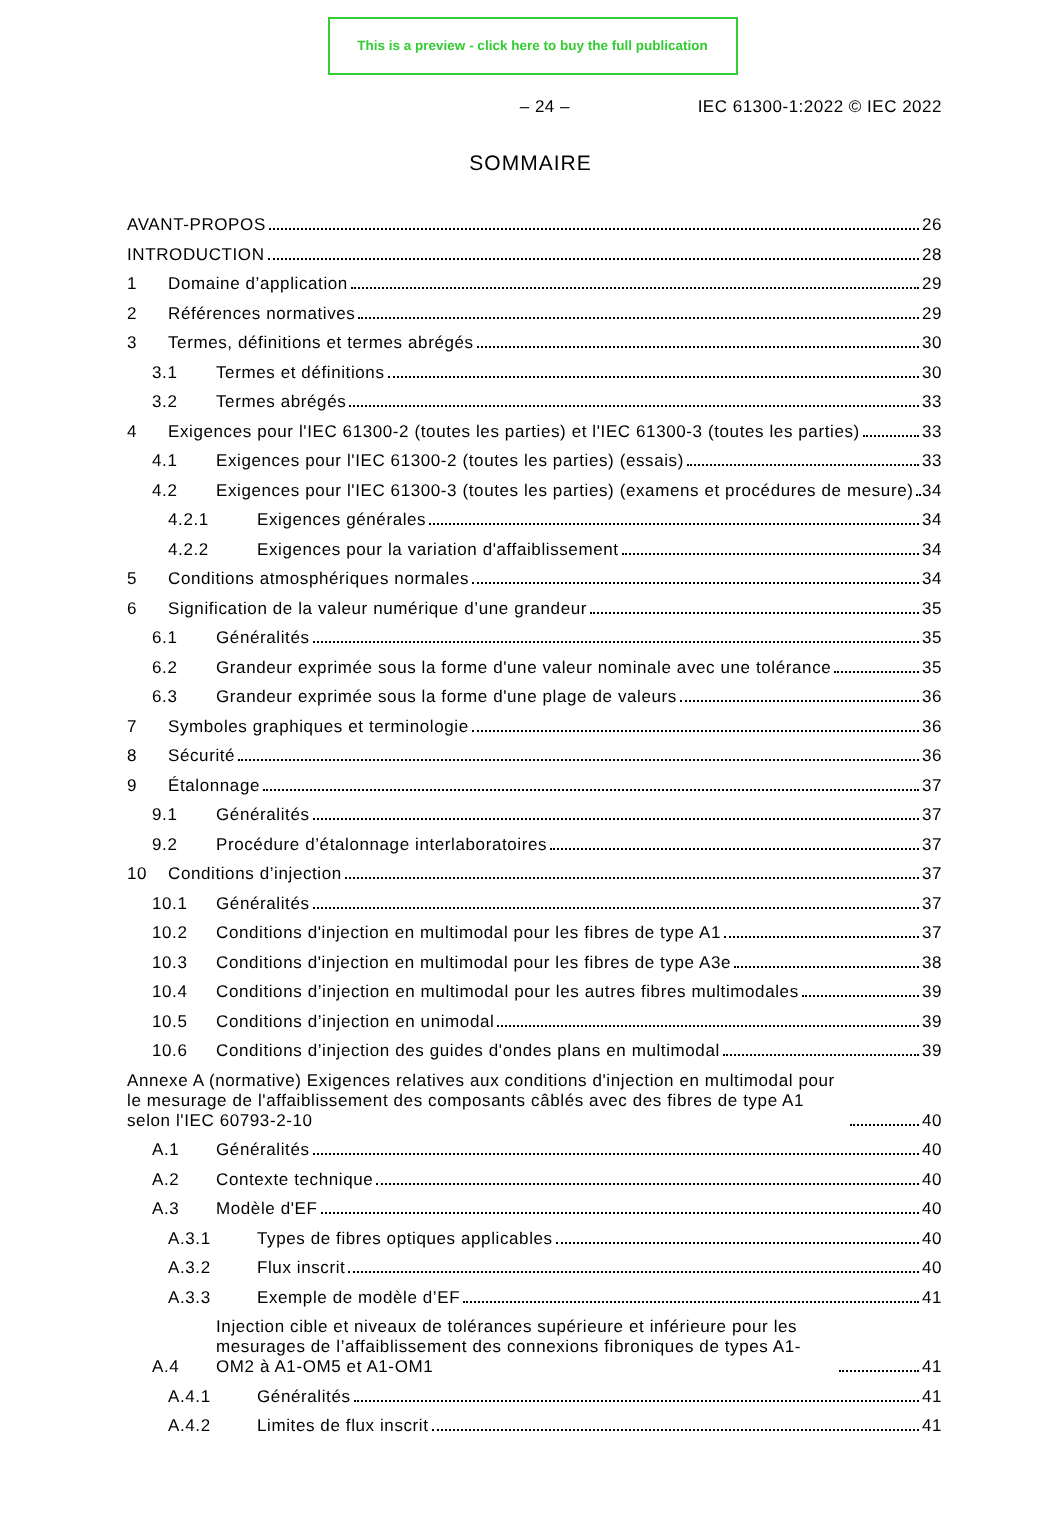This is a preview - click here to buy the full publication
– 24 – IEC 61300-1:2022 © IEC 2022
SOMMAIRE
AVANT-PROPOS
26
INTRODUCTION
28
1
Domaine d’application
29
2
Références normatives
29
3
Termes, définitions et termes abrégés
30
3.1
Termes et définitions
30
3.2
Termes abrégés
33
4
Exigences pour l'IEC 61300-2 (toutes les parties) et l'IEC 61300-3 (toutes les parties)
33
4.1
Exigences pour l'IEC 61300-2 (toutes les parties) (essais)
33
4.2
Exigences pour l'IEC 61300-3 (toutes les parties) (examens et procédures de mesure)
34
4.2.1
Exigences générales
34
4.2.2
Exigences pour la variation d'affaiblissement
34
5
Conditions atmosphériques normales
34
6
Signification de la valeur numérique d’une grandeur
35
6.1
Généralités
35
6.2
Grandeur exprimée sous la forme d'une valeur nominale avec une tolérance
35
6.3
Grandeur exprimée sous la forme d'une plage de valeurs
36
7
Symboles graphiques et terminologie
36
8
Sécurité
36
9
Étalonnage
37
9.1
Généralités
37
9.2
Procédure d’étalonnage interlaboratoires
37
10
Conditions d’injection
37
10.1
Généralités
37
10.2
Conditions d'injection en multimodal pour les fibres de type A1
37
10.3
Conditions d'injection en multimodal pour les fibres de type A3e
38
10.4
Conditions d’injection en multimodal pour les autres fibres multimodales
39
10.5
Conditions d’injection en unimodal
39
10.6
Conditions d’injection des guides d'ondes plans en multimodal
39
Annexe A (normative) Exigences relatives aux conditions d'injection en multimodal pour le mesurage de l'affaiblissement des composants câblés avec des fibres de type A1 selon l'IEC 60793-2-10
40
A.1
Généralités
40
A.2
Contexte technique
40
A.3
Modèle d'EF
40
A.3.1
Types de fibres optiques applicables
40
A.3.2
Flux inscrit
40
A.3.3
Exemple de modèle d’EF
41
A.4
Injection cible et niveaux de tolérances supérieure et inférieure pour les mesurages de l’affaiblissement des connexions fibroniques de types A1-OM2 à A1-OM5 et A1-OM1
41
A.4.1
Généralités
41
A.4.2
Limites de flux inscrit
41